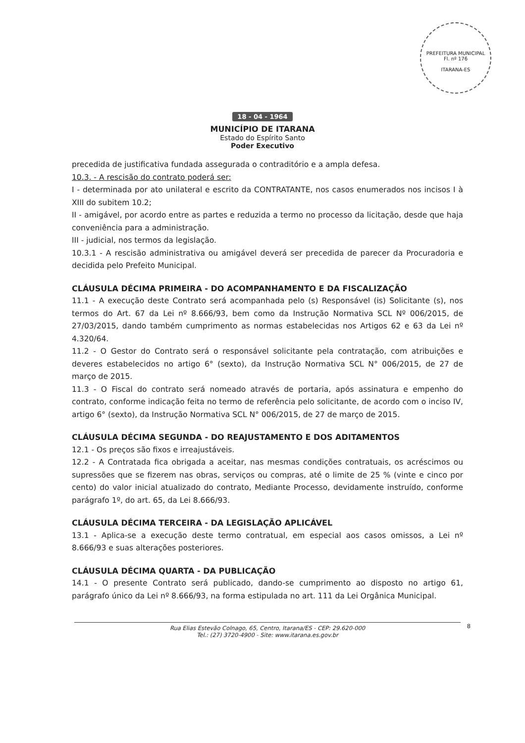PREFEITURA MUNICIPAL
Fl. nº 176
ITARANA-ES
18 - 04 - 1964
MUNICÍPIO DE ITARANA
Estado do Espírito Santo
Poder Executivo
precedida de justificativa fundada assegurada o contraditório e a ampla defesa.
10.3. - A rescisão do contrato poderá ser:
I - determinada por ato unilateral e escrito da CONTRATANTE, nos casos enumerados nos incisos I à XIII do subitem 10.2;
II - amigável, por acordo entre as partes e reduzida a termo no processo da licitação, desde que haja conveniência para a administração.
III - judicial, nos termos da legislação.
10.3.1 - A rescisão administrativa ou amigável deverá ser precedida de parecer da Procuradoria e decidida pelo Prefeito Municipal.
CLÁUSULA DÉCIMA PRIMEIRA - DO ACOMPANHAMENTO E DA FISCALIZAÇÃO
11.1 - A execução deste Contrato será acompanhada pelo (s) Responsável (is) Solicitante (s), nos termos do Art. 67 da Lei nº 8.666/93, bem como da Instrução Normativa SCL Nº 006/2015, de 27/03/2015, dando também cumprimento as normas estabelecidas nos Artigos 62 e 63 da Lei nº 4.320/64.
11.2 - O Gestor do Contrato será o responsável solicitante pela contratação, com atribuições e deveres estabelecidos no artigo 6° (sexto), da Instrução Normativa SCL N° 006/2015, de 27 de março de 2015.
11.3 - O Fiscal do contrato será nomeado através de portaria, após assinatura e empenho do contrato, conforme indicação feita no termo de referência pelo solicitante, de acordo com o inciso IV, artigo 6° (sexto), da Instrução Normativa SCL N° 006/2015, de 27 de março de 2015.
CLÁUSULA DÉCIMA SEGUNDA - DO REAJUSTAMENTO E DOS ADITAMENTOS
12.1 - Os preços são fixos e irreajustáveis.
12.2 - A Contratada fica obrigada a aceitar, nas mesmas condições contratuais, os acréscimos ou supressões que se fizerem nas obras, serviços ou compras, até o limite de 25 % (vinte e cinco por cento) do valor inicial atualizado do contrato, Mediante Processo, devidamente instruído, conforme parágrafo 1º, do art. 65, da Lei 8.666/93.
CLÁUSULA DÉCIMA TERCEIRA - DA LEGISLAÇÃO APLICÁVEL
13.1 - Aplica-se a execução deste termo contratual, em especial aos casos omissos, a Lei nº 8.666/93 e suas alterações posteriores.
CLÁUSULA DÉCIMA QUARTA - DA PUBLICAÇÃO
14.1 - O presente Contrato será publicado, dando-se cumprimento ao disposto no artigo 61, parágrafo único da Lei nº 8.666/93, na forma estipulada no art. 111 da Lei Orgânica Municipal.
8 Rua Elias Estevão Colnago, 65, Centro, Itarana/ES - CEP: 29.620-000
Tel.: (27) 3720-4900 - Site: www.itarana.es.gov.br